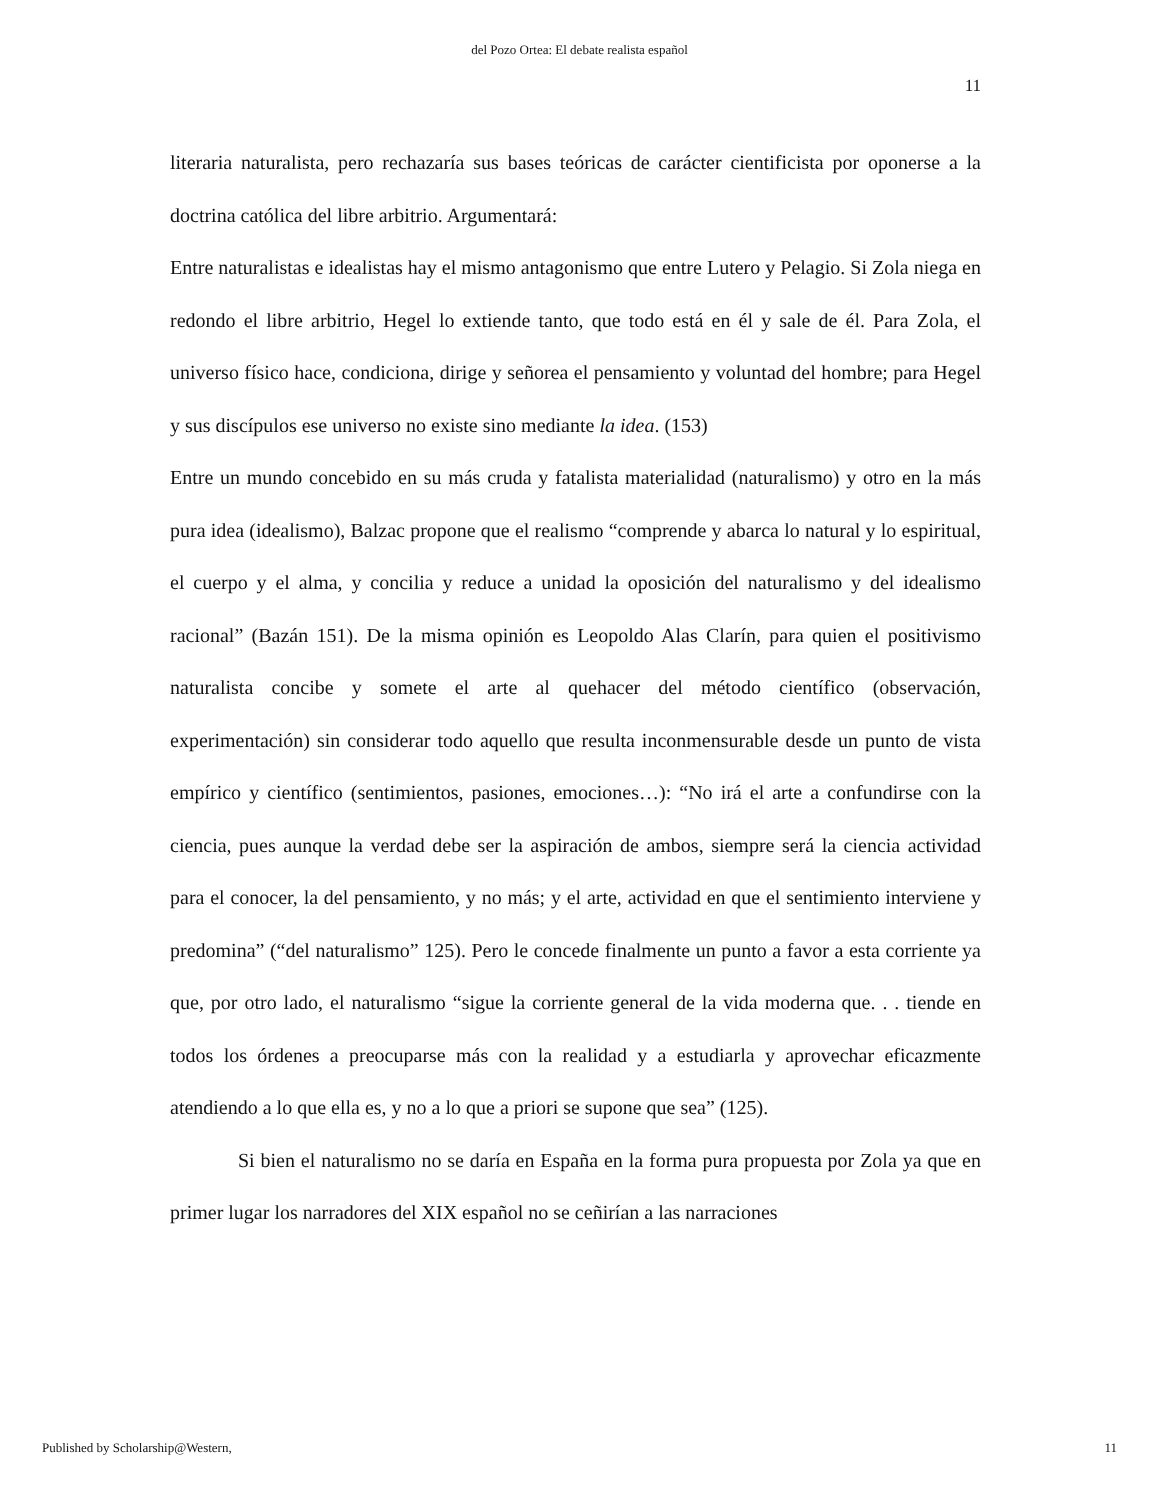del Pozo Ortea: El debate realista español
11
literaria naturalista, pero rechazaría sus bases teóricas de carácter cientificista por oponerse a la doctrina católica del libre arbitrio. Argumentará:
Entre naturalistas e idealistas hay el mismo antagonismo que entre Lutero y Pelagio. Si Zola niega en redondo el libre arbitrio, Hegel lo extiende tanto, que todo está en él y sale de él. Para Zola, el universo físico hace, condiciona, dirige y señorea el pensamiento y voluntad del hombre; para Hegel y sus discípulos ese universo no existe sino mediante la idea. (153)
Entre un mundo concebido en su más cruda y fatalista materialidad (naturalismo) y otro en la más pura idea (idealismo), Balzac propone que el realismo “comprende y abarca lo natural y lo espiritual, el cuerpo y el alma, y concilia y reduce a unidad la oposición del naturalismo y del idealismo racional” (Bazán 151). De la misma opinión es Leopoldo Alas Clarín, para quien el positivismo naturalista concibe y somete el arte al quehacer del método científico (observación, experimentación) sin considerar todo aquello que resulta inconmensurable desde un punto de vista empírico y científico (sentimientos, pasiones, emociones…): “No irá el arte a confundirse con la ciencia, pues aunque la verdad debe ser la aspiración de ambos, siempre será la ciencia actividad para el conocer, la del pensamiento, y no más; y el arte, actividad en que el sentimiento interviene y predomina” (“del naturalismo” 125). Pero le concede finalmente un punto a favor a esta corriente ya que, por otro lado, el naturalismo “sigue la corriente general de la vida moderna que. . . tiende en todos los órdenes a preocuparse más con la realidad y a estudiarla y aprovechar eficazmente atendiendo a lo que ella es, y no a lo que a priori se supone que sea” (125).
Si bien el naturalismo no se daría en España en la forma pura propuesta por Zola ya que en primer lugar los narradores del XIX español no se ceñirían a las narraciones
Published by Scholarship@Western, 11